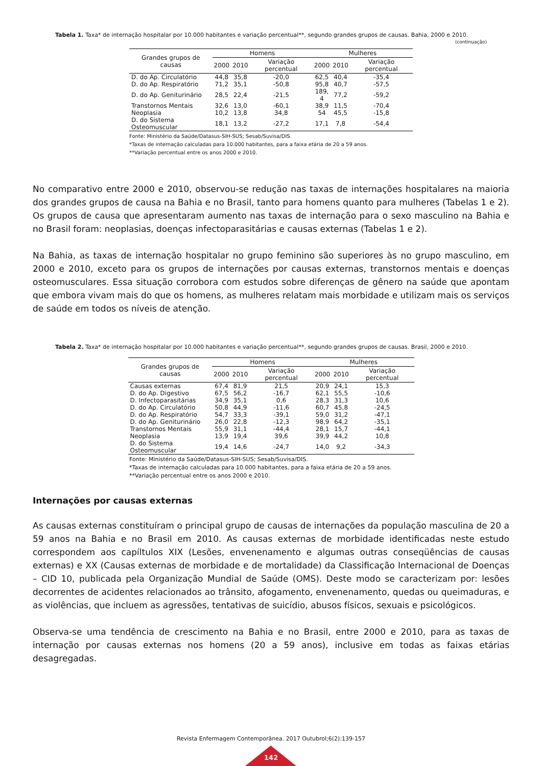Tabela 1. Taxa* de internação hospitalar por 10.000 habitantes e variação percentual**, segundo grandes grupos de causas. Bahia, 2000 e 2010.
(continuação)
| Grandes grupos de causas | Homens | | | Mulheres | | |
| --- | --- | --- | --- | --- | --- | --- |
| | 2000 | 2010 | Variação percentual | 2000 | 2010 | Variação percentual |
| D. do Ap. Circulatório | 44,8 | 35,8 | -20,0 | 62,5 | 40,4 | -35,4 |
| D. do Ap. Respiratório | 71,2 | 35,1 | -50,8 | 95,8 | 40,7 | -57,5 |
| D. do Ap. Geniturinário | 28,5 | 22,4 | -21,5 | 189, 4 | 77,2 | -59,2 |
| Transtornos Mentais | 32,6 | 13,0 | -60,1 | 38,9 | 11,5 | -70,4 |
| Neoplasia | 10,2 | 13,8 | 34,8 | 54 | 45,5 | -15,8 |
| D. do Sistema Osteomuscular | 18,1 | 13,2 | -27,2 | 17,1 | 7,8 | -54,4 |
Fonte: Ministério da Saúde/Datasus-SIH-SUS; Sesab/Suvisa/DIS.
*Taxas de internação calculadas para 10.000 habitantes, para a faixa etária de 20 a 59 anos.
**Variação percentual entre os anos 2000 e 2010.
No comparativo entre 2000 e 2010, observou-se redução nas taxas de internações hospitalares na maioria dos grandes grupos de causa na Bahia e no Brasil, tanto para homens quanto para mulheres (Tabelas 1 e 2). Os grupos de causa que apresentaram aumento nas taxas de internação para o sexo masculino na Bahia e no Brasil foram: neoplasias, doenças infectoparasitárias e causas externas (Tabelas 1 e 2).
Na Bahia, as taxas de internação hospitalar no grupo feminino são superiores às no grupo masculino, em 2000 e 2010, exceto para os grupos de internações por causas externas, transtornos mentais e doenças osteomusculares. Essa situação corrobora com estudos sobre diferenças de gênero na saúde que apontam que embora vivam mais do que os homens, as mulheres relatam mais morbidade e utilizam mais os serviços de saúde em todos os níveis de atenção.
Tabela 2. Taxa* de internação hospitalar por 10.000 habitantes e variação percentual**, segundo grandes grupos de causas. Brasil, 2000 e 2010.
| Grandes grupos de causas | Homens | | | Mulheres | | |
| --- | --- | --- | --- | --- | --- | --- |
| | 2000 | 2010 | Variação percentual | 2000 | 2010 | Variação percentual |
| Causas externas | 67,4 | 81,9 | 21,5 | 20,9 | 24,1 | 15,3 |
| D. do Ap. Digestivo | 67,5 | 56,2 | -16,7 | 62,1 | 55,5 | -10,6 |
| D. Infectoparasitárias | 34,9 | 35,1 | 0,6 | 28,3 | 31,3 | 10,6 |
| D. do Ap. Circulatório | 50,8 | 44,9 | -11,6 | 60,7 | 45,8 | -24,5 |
| D. do Ap. Respiratório | 54,7 | 33,3 | -39,1 | 59,0 | 31,2 | -47,1 |
| D. do Ap. Geniturinário | 26,0 | 22,8 | -12,3 | 98,9 | 64,2 | -35,1 |
| Transtornos Mentais | 55,9 | 31,1 | -44,4 | 28,1 | 15,7 | -44,1 |
| Neoplasia | 13,9 | 19,4 | 39,6 | 39,9 | 44,2 | 10,8 |
| D. do Sistema Osteomuscular | 19,4 | 14,6 | -24,7 | 14,0 | 9,2 | -34,3 |
Fonte: Ministério da Saúde/Datasus-SIH-SUS; Sesab/Suvisa/DIS.
*Taxas de internação calculadas para 10.000 habitantes, para a faixa etária de 20 a 59 anos.
**Variação percentual entre os anos 2000 e 2010.
Internações por causas externas
As causas externas constituíram o principal grupo de causas de internações da população masculina de 20 a 59 anos na Bahia e no Brasil em 2010. As causas externas de morbidade identificadas neste estudo correspondem aos capíltulos XIX (Lesões, envenenamento e algumas outras conseqüências de causas externas) e XX (Causas externas de morbidade e de mortalidade) da Classificação Internacional de Doenças – CID 10, publicada pela Organização Mundial de Saúde (OMS). Deste modo se caracterizam por: lesões decorrentes de acidentes relacionados ao trânsito, afogamento, envenenamento, quedas ou queimaduras, e as violências, que incluem as agressões, tentativas de suicídio, abusos físicos, sexuais e psicológicos.
Observa-se uma tendência de crescimento na Bahia e no Brasil, entre 2000 e 2010, para as taxas de internação por causas externas nos homens (20 a 59 anos), inclusive em todas as faixas etárias desagregadas.
Revista Enfermagem Contemporânea. 2017 Outubrol;6(2):139-157
142